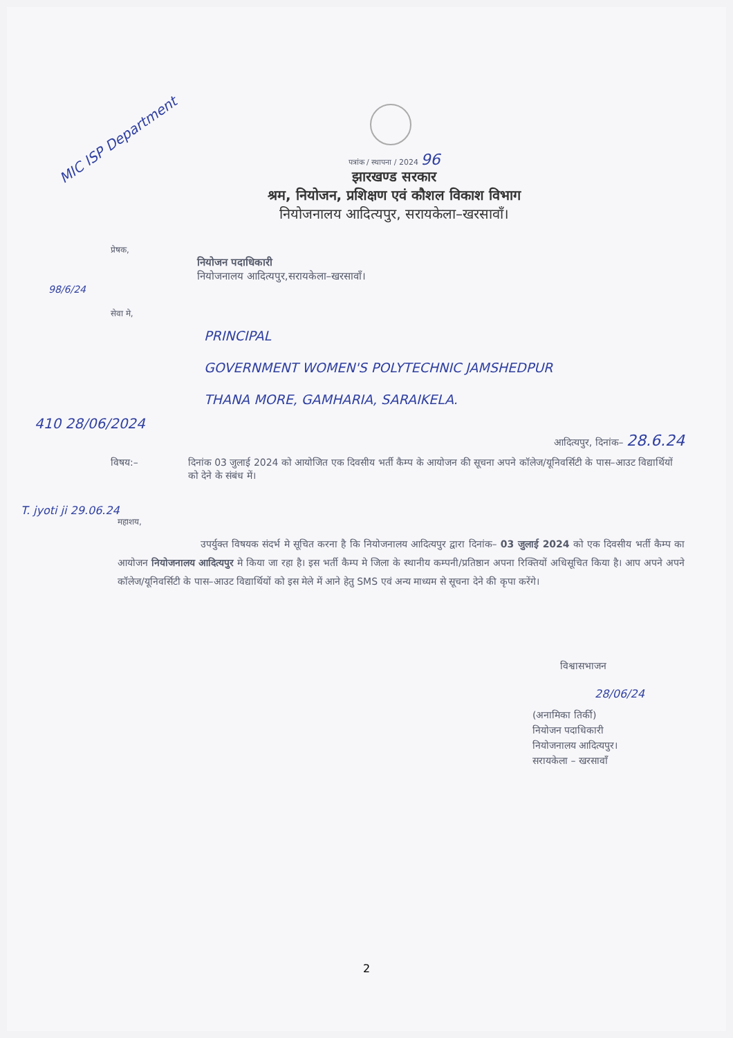MIC ISP Department
पत्रांक / स्थापना / 2024 96
झारखण्ड सरकार
श्रम, नियोजन, प्रशिक्षण एवं कौशल विकाश विभाग
नियोजनालय आदित्यपुर, सरायकेला–खरसावाँ।
प्रेषक,
नियोजन पदाधिकारी
नियोजनालय आदित्यपुर,सरायकेला–खरसावाँ।
98/6/24
सेवा मे,
PRINCIPAL
GOVERNMENT WOMEN'S POLYTECHNIC JAMSHEDPUR
THANA MORE, GAMHARIA, SARAIKELA.
410 28/06/2024
आदित्यपुर, दिनांक– 28.6.24
विषय:– दिनांक 03 जुलाई 2024 को आयोजित एक दिवसीय भर्ती कैम्प के आयोजन की सूचना अपने कॉलेज/यूनिवर्सिटी के पास–आउट विद्यार्थियों को देने के संबंध में।
T. jyoti ji 29.06.24
महाशय,
उपर्युक्त विषयक संदर्भ मे सूचित करना है कि नियोजनालय आदित्यपुर द्वारा दिनांक– 03 जुलाई 2024 को एक दिवसीय भर्ती कैम्प का आयोजन नियोजनालय आदित्यपुर मे किया जा रहा है। इस भर्ती कैम्प मे जिला के स्थानीय कम्पनी/प्रतिष्ठान अपना रिक्तियों अधिसूचित किया है। आप अपने अपने कॉलेज/यूनिवर्सिटी के पास–आउट विद्यार्थियों को इस मेले में आने हेतु SMS एवं अन्य माध्यम से सूचना देने की कृपा करेंगे।
विश्वासभाजन
28/06/24
(अनामिका तिर्की)
नियोजन पदाधिकारी
नियोजनालय आदित्यपुर।
सरायकेला – खरसावाँ
2